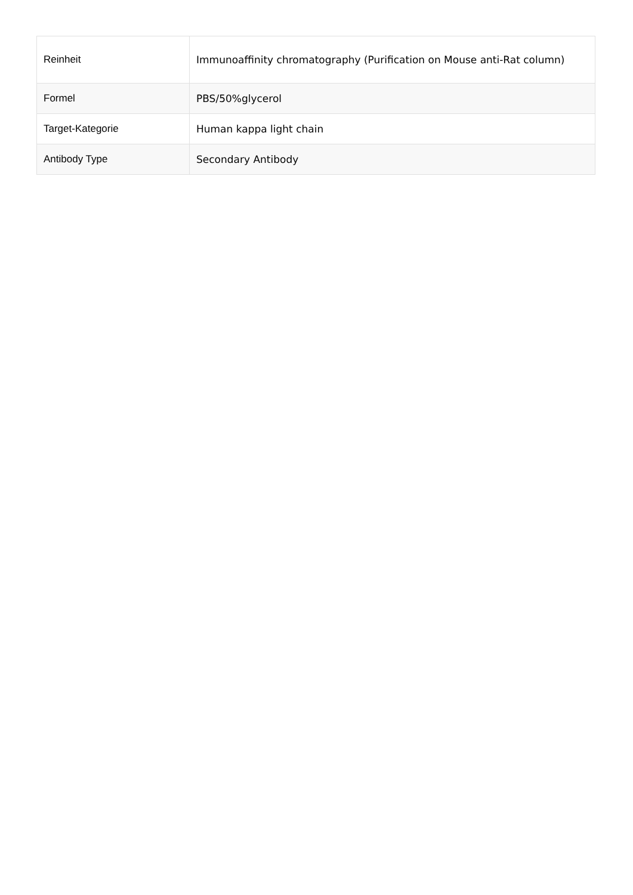| Reinheit | Immunoaffinity chromatography (Purification on Mouse anti-Rat column) |
| Formel | PBS/50%glycerol |
| Target-Kategorie | Human kappa light chain |
| Antibody Type | Secondary Antibody |